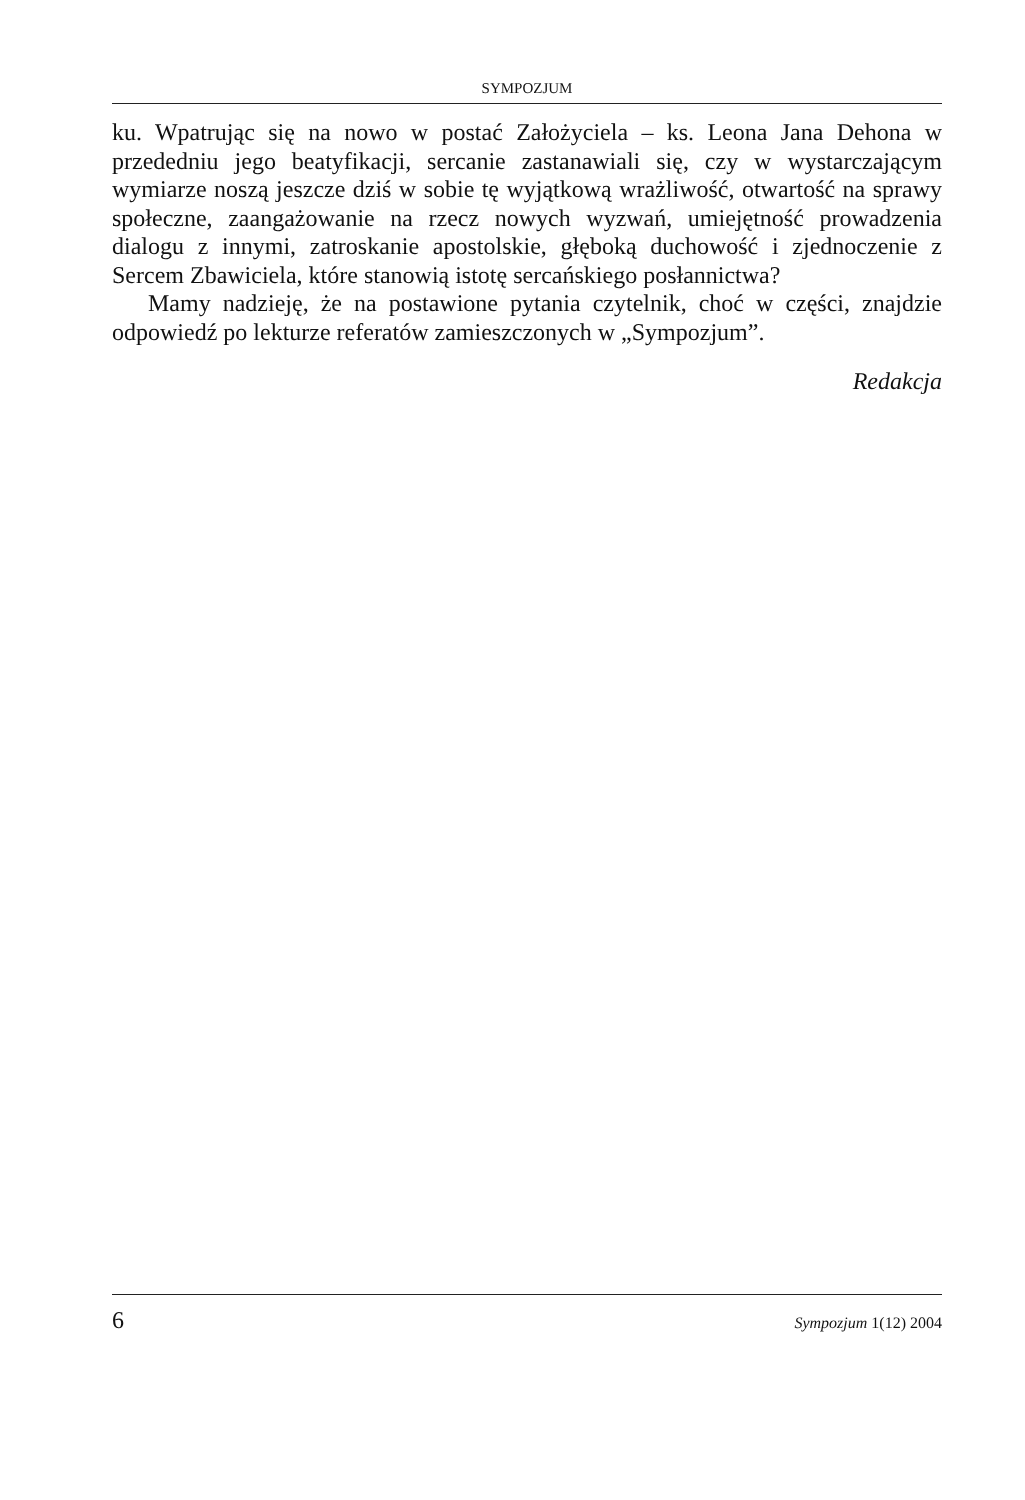SYMPOZJUM
ku. Wpatrując się na nowo w postać Założyciela – ks. Leona Jana Dehona w przededniu jego beatyfikacji, sercanie zastanawiali się, czy w wystarczającym wymiarze noszą jeszcze dziś w sobie tę wyjątkową wrażliwość, otwartość na sprawy społeczne, zaangażowanie na rzecz nowych wyzwań, umiejętność prowadzenia dialogu z innymi, zatroskanie apostolskie, głęboką duchowość i zjednoczenie z Sercem Zbawiciela, które stanowią istotę sercańskiego posłannictwa?
Mamy nadzieję, że na postawione pytania czytelnik, choć w części, znajdzie odpowiedź po lekturze referatów zamieszczonych w „Sympozjum”.
Redakcja
6 Sympozjum 1(12) 2004